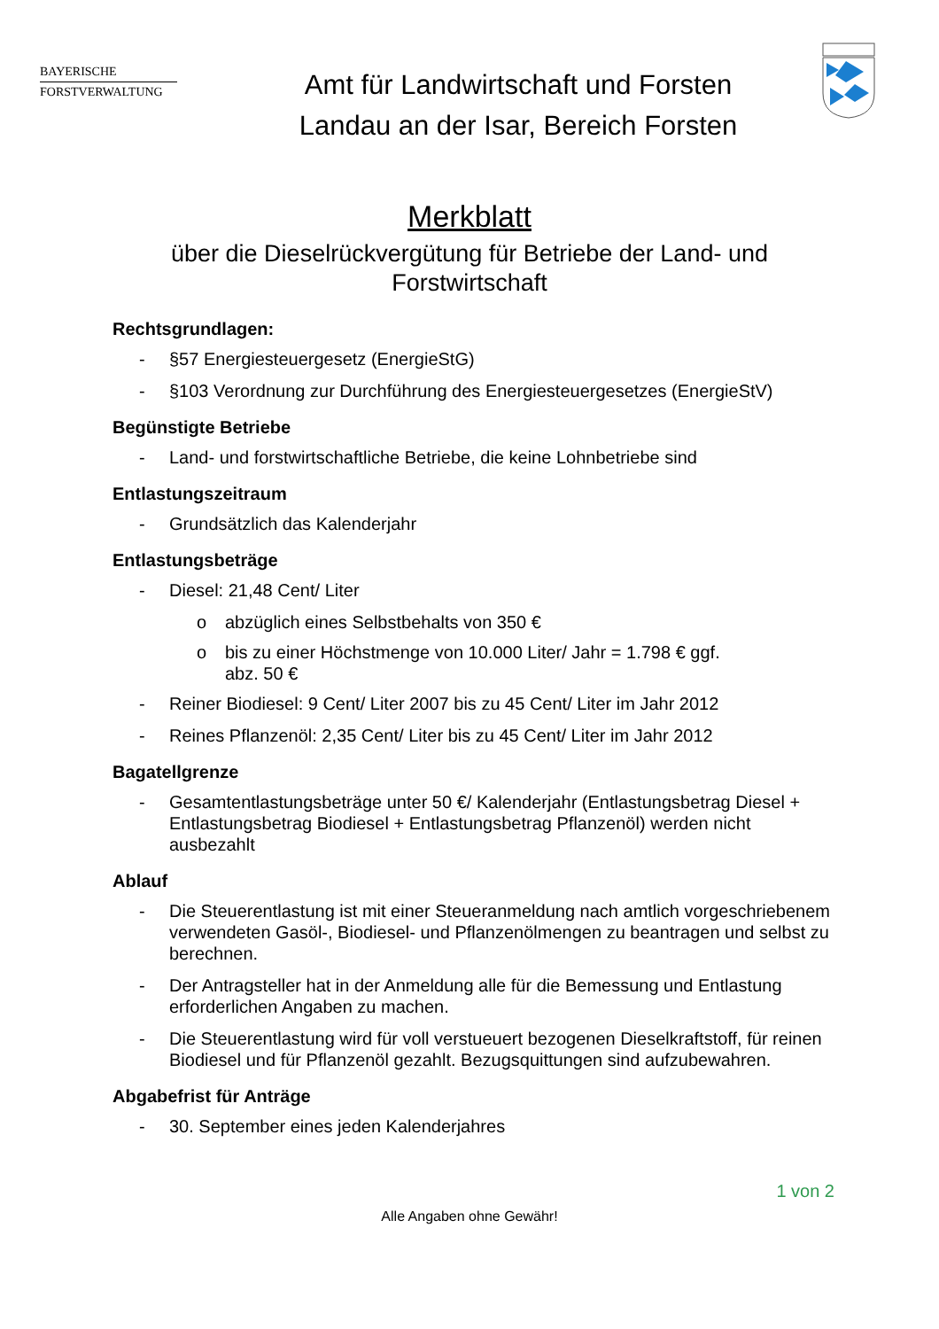BAYERISCHE
FORSTVERWALTUNG
Amt für Landwirtschaft und Forsten
Landau an der Isar, Bereich Forsten
Merkblatt
über die Dieselrückvergütung für Betriebe der Land- und
Forstwirtschaft
Rechtsgrundlagen:
- §57 Energiesteuergesetz (EnergieStG)
- §103 Verordnung zur Durchführung des Energiesteuergesetzes (EnergieStV)
Begünstigte Betriebe
- Land- und forstwirtschaftliche Betriebe, die keine Lohnbetriebe sind
Entlastungszeitraum
- Grundsätzlich das Kalenderjahr
Entlastungsbeträge
- Diesel: 21,48 Cent/ Liter
o abzüglich eines Selbstbehalts von 350 €
o bis zu einer Höchstmenge von 10.000 Liter/ Jahr = 1.798 € ggf.
abz. 50 €
- Reiner Biodiesel: 9 Cent/ Liter 2007 bis zu 45 Cent/ Liter im Jahr 2012
- Reines Pflanzenöl: 2,35 Cent/ Liter bis zu 45 Cent/ Liter im Jahr 2012
Bagatellgrenze
- Gesamtentlastungsbeträge unter 50 €/ Kalenderjahr (Entlastungsbetrag Diesel + Entlastungsbetrag Biodiesel + Entlastungsbetrag Pflanzenöl) werden nicht ausbezahlt
Ablauf
- Die Steuerentlastung ist mit einer Steueranmeldung nach amtlich vorgeschriebenem verwendeten Gasöl-, Biodiesel- und Pflanzenölmengen zu beantragen und selbst zu berechnen.
- Der Antragsteller hat in der Anmeldung alle für die Bemessung und Entlastung erforderlichen Angaben zu machen.
- Die Steuerentlastung wird für voll verstueuert bezogenen Dieselkraftstoff, für reinen Biodiesel und für Pflanzenöl gezahlt. Bezugsquittungen sind aufzubewahren.
Abgabefrist für Anträge
- 30. September eines jeden Kalenderjahres
1 von 2
Alle Angaben ohne Gewähr!